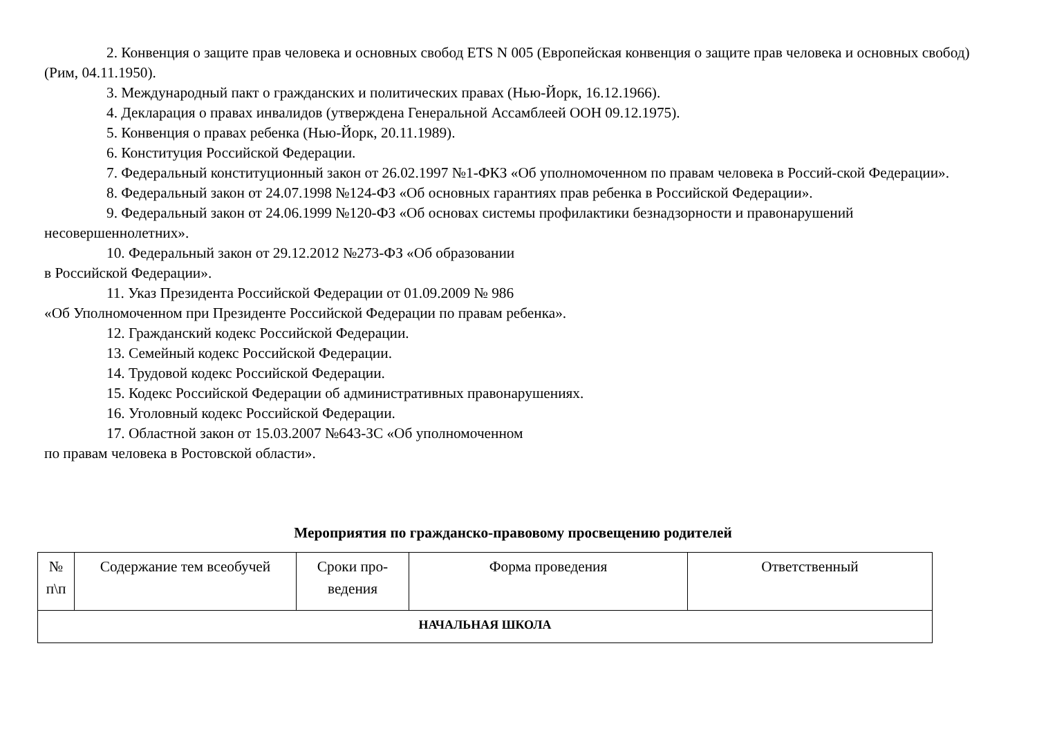2. Конвенция о защите прав человека и основных свобод ETS N 005 (Европейская конвенция о защите прав человека и основных свобод) (Рим, 04.11.1950).
3. Международный пакт о гражданских и политических правах (Нью-Йорк, 16.12.1966).
4. Декларация о правах инвалидов (утверждена Генеральной Ассамблеей ООН 09.12.1975).
5. Конвенция о правах ребенка (Нью-Йорк, 20.11.1989).
6. Конституция Российской Федерации.
7. Федеральный конституционный закон от 26.02.1997 №1-ФКЗ «Об уполномоченном по правам человека в Россий-ской Федерации».
8. Федеральный закон от 24.07.1998 №124-ФЗ «Об основных гарантиях прав ребенка в Российской Федерации».
9. Федеральный закон от 24.06.1999 №120-ФЗ «Об основах системы профилактики безнадзорности и правонарушений несовершеннолетних».
10. Федеральный закон от 29.12.2012 №273-ФЗ «Об образовании
в Российской Федерации».
11. Указ Президента Российской Федерации от 01.09.2009 № 986
«Об Уполномоченном при Президенте Российской Федерации по правам ребенка».
12. Гражданский кодекс Российской Федерации.
13. Семейный кодекс Российской Федерации.
14. Трудовой кодекс Российской Федерации.
15. Кодекс Российской Федерации об административных правонарушениях.
16. Уголовный кодекс Российской Федерации.
17. Областной закон от 15.03.2007 №643-ЗС «Об уполномоченном
по правам человека в Ростовской области».
Мероприятия по гражданско-правовому просвещению родителей
| № п\п | Содержание тем всеобучей | Сроки про-ведения | Форма проведения | Ответственный |
| --- | --- | --- | --- | --- |
| НАЧАЛЬНАЯ ШКОЛА | | | | |